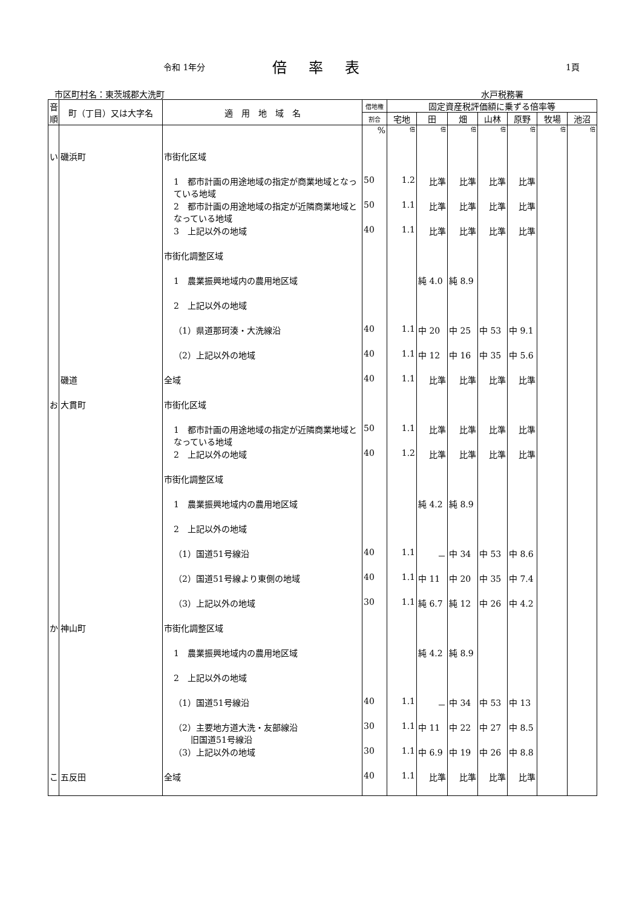令和 1年分 倍率表 1頁
市区町村名：東茨城郡大洗町 水戸税務署
| 音順 | 町（丁目）又は大字名 | 適 用 地 域 名 | 借地権 | 固定資産税評価額に乗ずる倍率等 | | | | | | |
| --- | --- | --- | --- | --- | --- | --- | --- | --- | --- | --- |
| | | | 割合 | 宅地 | 田 | 畑 | 山林 | 原野 | 牧場 | 池沼 |
| | | | % | 倍 | 倍 | 倍 | 倍 | 倍 | 倍 | 倍 |
| い | 磯浜町 | 市街化区域 | | | | | | | | |
| | | 1 都市計画の用途地域の指定が商業地域となっている地域 | 50 | 1.2 | 比準 | 比準 | 比準 | 比準 | | |
| | | 2 都市計画の用途地域の指定が近隣商業地域となっている地域 | 50 | 1.1 | 比準 | 比準 | 比準 | 比準 | | |
| | | 3 上記以外の地域 | 40 | 1.1 | 比準 | 比準 | 比準 | 比準 | | |
| | | 市街化調整区域 | | | | | | | | |
| | | 1 農業振興地域内の農用地区域 | | | 純 4.0 | 純 8.9 | | | | |
| | | 2 上記以外の地域 | | | | | | | | |
| | | （1）県道那珂湊・大洗線沿 | 40 | 1.1 | 中 20 | 中 25 | 中 53 | 中 9.1 | | |
| | | （2）上記以外の地域 | 40 | 1.1 | 中 12 | 中 16 | 中 35 | 中 5.6 | | |
| | 磯道 | 全域 | 40 | 1.1 | 比準 | 比準 | 比準 | 比準 | | |
| お | 大貫町 | 市街化区域 | | | | | | | | |
| | | 1 都市計画の用途地域の指定が近隣商業地域となっている地域 | 50 | 1.1 | 比準 | 比準 | 比準 | 比準 | | |
| | | 2 上記以外の地域 | 40 | 1.2 | 比準 | 比準 | 比準 | 比準 | | |
| | | 市街化調整区域 | | | | | | | | |
| | | 1 農業振興地域内の農用地区域 | | | 純 4.2 | 純 8.9 | | | | |
| | | 2 上記以外の地域 | | | | | | | | |
| | | （1）国道51号線沿 | 40 | 1.1 | － | 中 34 | 中 53 | 中 8.6 | | |
| | | （2）国道51号線より東側の地域 | 40 | 1.1 | 中 11 | 中 20 | 中 35 | 中 7.4 | | |
| | | （3）上記以外の地域 | 30 | 1.1 | 純 6.7 | 純 12 | 中 26 | 中 4.2 | | |
| か | 神山町 | 市街化調整区域 | | | | | | | | |
| | | 1 農業振興地域内の農用地区域 | | | 純 4.2 | 純 8.9 | | | | |
| | | 2 上記以外の地域 | | | | | | | | |
| | | （1）国道51号線沿 | 40 | 1.1 | － | 中 34 | 中 53 | 中 13 | | |
| | | （2）主要地方道大洗・友部線沿 旧国道51号線沿 | 30 | 1.1 | 中 11 | 中 22 | 中 27 | 中 8.5 | | |
| | | （3）上記以外の地域 | 30 | 1.1 | 中 6.9 | 中 19 | 中 26 | 中 8.8 | | |
| こ | 五反田 | 全域 | 40 | 1.1 | 比準 | 比準 | 比準 | 比準 | | |